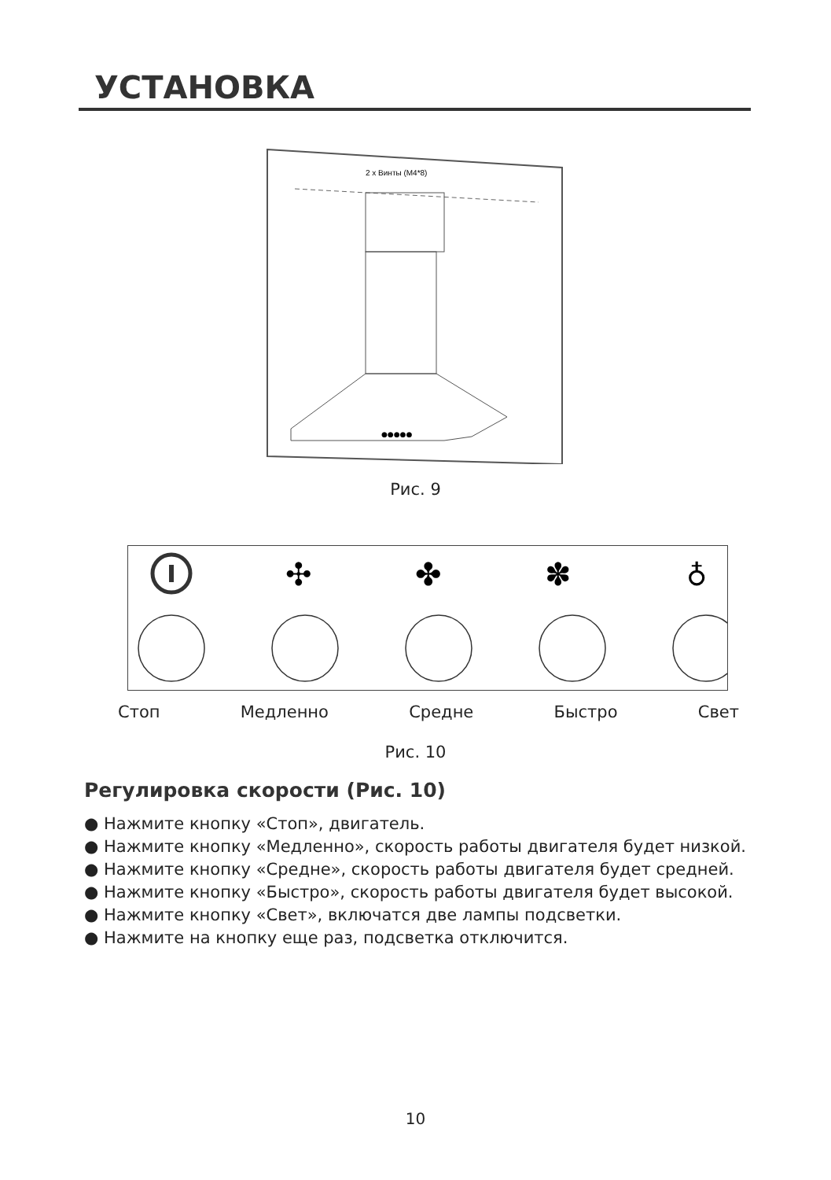УСТАНОВКА
2 x Винты (M4*8)
●●●●●
Рис. 9
✣
✤
✽
♁
Стоп Медленно Средне Быстро Свет
Рис. 10
Регулировка скорости (Рис. 10)
● Нажмите кнопку «Стоп», двигатель.
● Нажмите кнопку «Медленно», скорость работы двигателя будет низкой.
● Нажмите кнопку «Средне», скорость работы двигателя будет средней.
● Нажмите кнопку «Быстро», скорость работы двигателя будет высокой.
● Нажмите кнопку «Свет», включатся две лампы подсветки.
● Нажмите на кнопку еще раз, подсветка отключится.
10